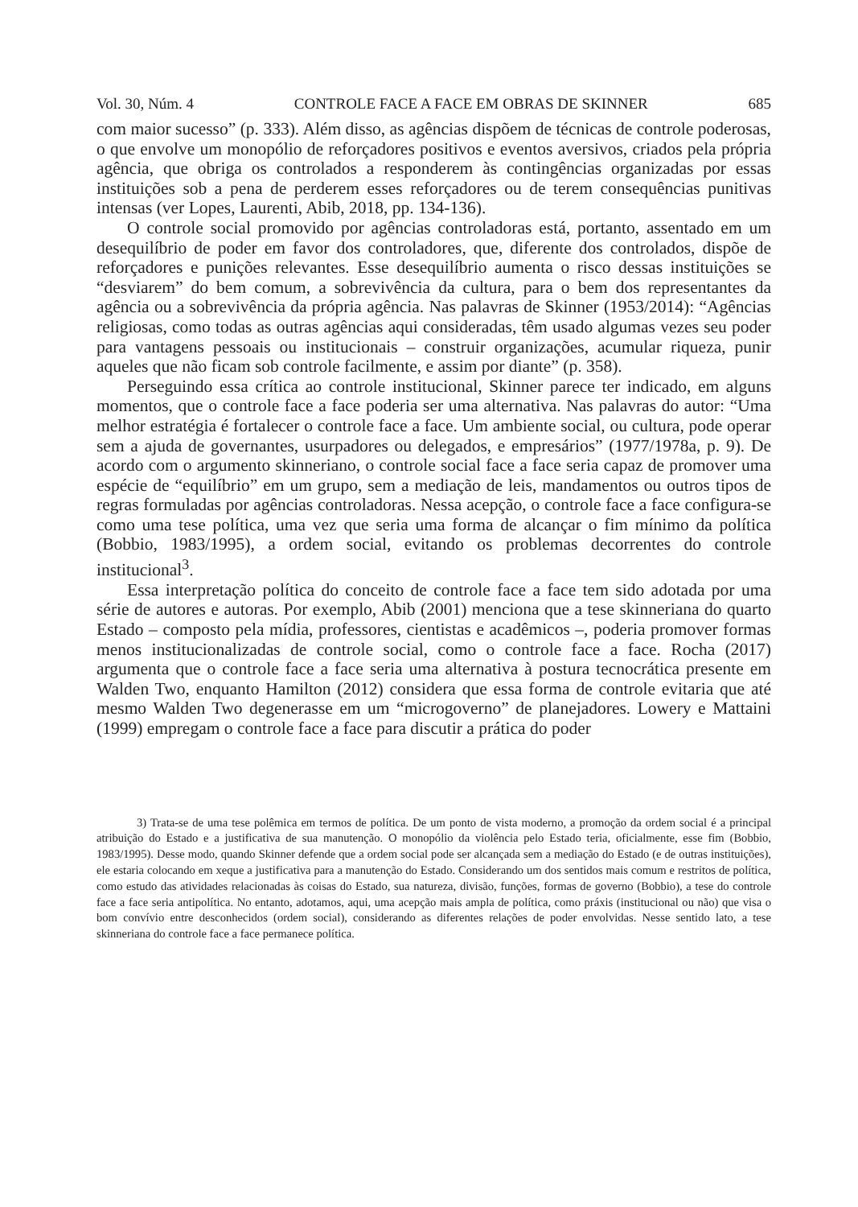Vol. 30, Núm. 4 CONTROLE FACE A FACE EM OBRAS DE SKINNER 685
com maior sucesso” (p. 333). Além disso, as agências dispõem de técnicas de controle poderosas, o que envolve um monopólio de reforçadores positivos e eventos aversivos, criados pela própria agência, que obriga os controlados a responderem às contingências organizadas por essas instituições sob a pena de perderem esses reforçadores ou de terem consequências punitivas intensas (ver Lopes, Laurenti, Abib, 2018, pp. 134-136).
O controle social promovido por agências controladoras está, portanto, assentado em um desequilíbrio de poder em favor dos controladores, que, diferente dos controlados, dispõe de reforçadores e punições relevantes. Esse desequilíbrio aumenta o risco dessas instituições se “desviarem” do bem comum, a sobrevivência da cultura, para o bem dos representantes da agência ou a sobrevivência da própria agência. Nas palavras de Skinner (1953/2014): “Agências religiosas, como todas as outras agências aqui consideradas, têm usado algumas vezes seu poder para vantagens pessoais ou institucionais – construir organizações, acumular riqueza, punir aqueles que não ficam sob controle facilmente, e assim por diante” (p. 358).
Perseguindo essa crítica ao controle institucional, Skinner parece ter indicado, em alguns momentos, que o controle face a face poderia ser uma alternativa. Nas palavras do autor: “Uma melhor estratégia é fortalecer o controle face a face. Um ambiente social, ou cultura, pode operar sem a ajuda de governantes, usurpadores ou delegados, e empresários” (1977/1978a, p. 9). De acordo com o argumento skinneriano, o controle social face a face seria capaz de promover uma espécie de “equilíbrio” em um grupo, sem a mediação de leis, mandamentos ou outros tipos de regras formuladas por agências controladoras. Nessa acepção, o controle face a face configura-se como uma tese política, uma vez que seria uma forma de alcançar o fim mínimo da política (Bobbio, 1983/1995), a ordem social, evitando os problemas decorrentes do controle institucional<sup>3</sup>.
Essa interpretação política do conceito de controle face a face tem sido adotada por uma série de autores e autoras. Por exemplo, Abib (2001) menciona que a tese skinneriana do quarto Estado – composto pela mídia, professores, cientistas e acadêmicos –, poderia promover formas menos institucionalizadas de controle social, como o controle face a face. Rocha (2017) argumenta que o controle face a face seria uma alternativa à postura tecnocrática presente em Walden Two, enquanto Hamilton (2012) considera que essa forma de controle evitaria que até mesmo Walden Two degenerasse em um “microgoverno” de planejadores. Lowery e Mattaini (1999) empregam o controle face a face para discutir a prática do poder
3) Trata-se de uma tese polêmica em termos de política. De um ponto de vista moderno, a promoção da ordem social é a principal atribuição do Estado e a justificativa de sua manutenção. O monopólio da violência pelo Estado teria, oficialmente, esse fim (Bobbio, 1983/1995). Desse modo, quando Skinner defende que a ordem social pode ser alcançada sem a mediação do Estado (e de outras instituições), ele estaria colocando em xeque a justificativa para a manutenção do Estado. Considerando um dos sentidos mais comum e restritos de política, como estudo das atividades relacionadas às coisas do Estado, sua natureza, divisão, funções, formas de governo (Bobbio), a tese do controle face a face seria antipolítica. No entanto, adotamos, aqui, uma acepção mais ampla de política, como práxis (institucional ou não) que visa o bom convívio entre desconhecidos (ordem social), considerando as diferentes relações de poder envolvidas. Nesse sentido lato, a tese skinneriana do controle face a face permanece política.